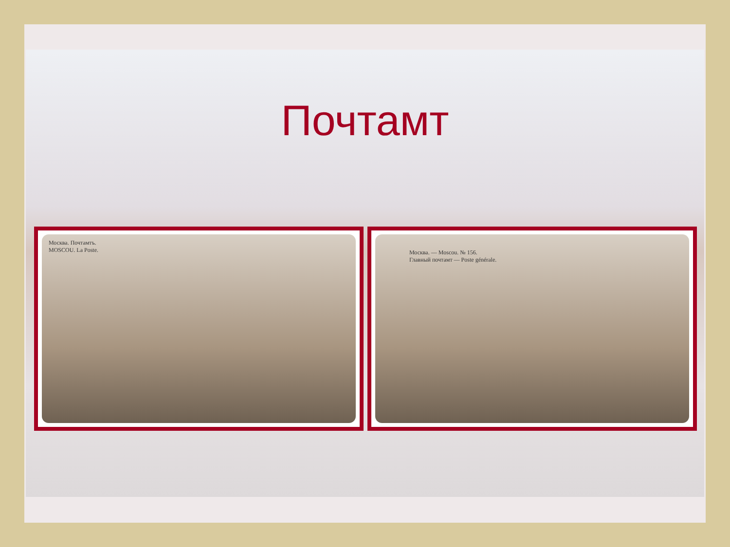Почтамт
Москва. Почтамтъ.
MOSCOU. La Poste.
Москва. — Moscou. № 156.
Главный почтамт — Poste générale.